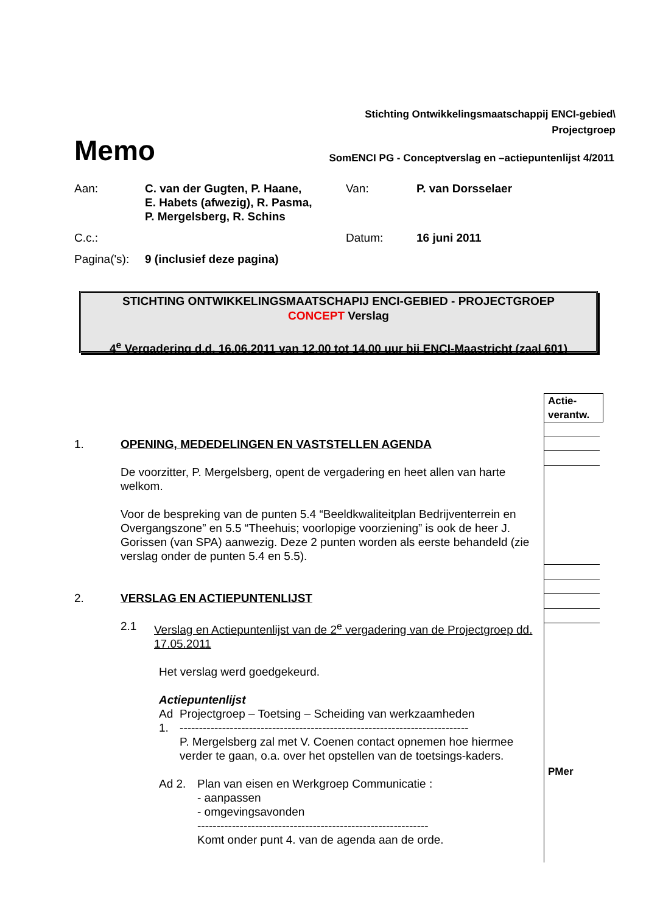Stichting Ontwikkelingsmaatschappij ENCI-gebied\
Projectgroep
Memo
SomENCI PG - Conceptverslag en –actiepuntenlijst 4/2011
| Aan: | C. van der Gugten, P. Haane, E. Habets (afwezig), R. Pasma, P. Mergelsberg, R. Schins | Van: | P. van Dorsselaer |
| C.c.: | | Datum: | 16 juni 2011 |
| Pagina('s): | 9 (inclusief deze pagina) | | |
STICHTING ONTWIKKELINGSMAATSCHAPIJ ENCI-GEBIED - PROJECTGROEP
CONCEPT Verslag
4<sup>e</sup> Vergadering d.d. 16.06.2011 van 12.00 tot 14.00 uur bij ENCI-Maastricht (zaal 601)
Actie-
verantw.
1. OPENING, MEDEDELINGEN EN VASTSTELLEN AGENDA
De voorzitter, P. Mergelsberg, opent de vergadering en heet allen van harte welkom.
Voor de bespreking van de punten 5.4 “Beeldkwaliteitplan Bedrijventerrein en Overgangszone” en 5.5 “Theehuis; voorlopige voorziening” is ook de heer J. Gorissen (van SPA) aanwezig. Deze 2 punten worden als eerste behandeld (zie verslag onder de punten 5.4 en 5.5).
2. VERSLAG EN ACTIEPUNTENLIJST
2.1 Verslag en Actiepuntenlijst van de 2<sup>e</sup> vergadering van de Projectgroep dd. 17.05.2011
Het verslag werd goedgekeurd.
Actiepuntenlijst
Ad 1. Projectgroep – Toetsing – Scheiding van werkzaamheden
---------------------------------------------------------------------------
P. Mergelsberg zal met V. Coenen contact opnemen hoe hiermee verder te gaan, o.a. over het opstellen van de toetsings-kaders.
Ad 2. Plan van eisen en Werkgroep Communicatie :
- aanpassen
- omgevingsavonden
------------------------------------------------------------
Komt onder punt 4. van de agenda aan de orde.
PMer